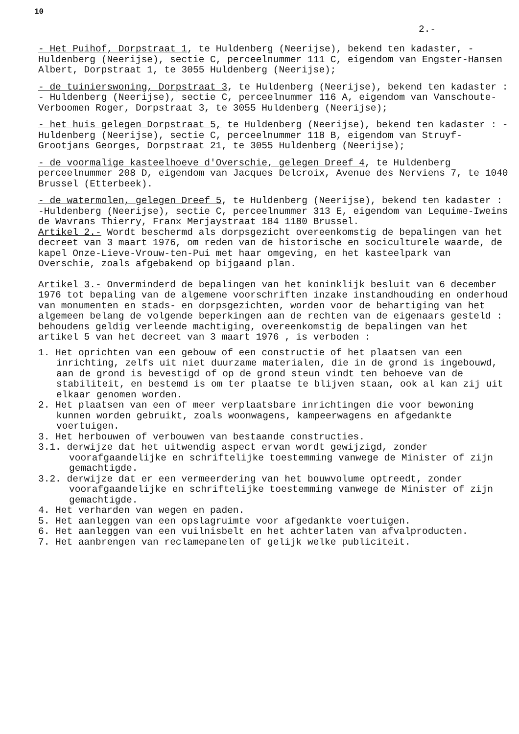10
2.-
- Het Puihof, Dorpstraat 1, te Huldenberg (Neerijse), bekend ten kadaster, - Huldenberg (Neerijse), sectie C, perceelnummer 111 C, eigendom van Engster-Hansen Albert, Dorpstraat 1, te 3055 Huldenberg (Neerijse);
- de tuinierswoning, Dorpstraat 3, te Huldenberg (Neerijse), bekend ten kadaster : - Huldenberg (Neerijse), sectie C, perceelnummer 116 A, eigendom van Vanschoute-Verboomen Roger, Dorpstraat 3, te 3055 Huldenberg (Neerijse);
- het huis gelegen Dorpstraat 5, te Huldenberg (Neerijse), bekend ten kadaster : -Huldenberg (Neerijse), sectie C, perceelnummer 118 B, eigendom van Struyf-Grootjans Georges, Dorpstraat 21, te 3055 Huldenberg (Neerijse);
- de voormalige kasteelhoeve d'Overschie, gelegen Dreef 4, te Huldenberg perceelnummer 208 D, eigendom van Jacques Delcroix, Avenue des Nerviens 7, te 1040 Brussel (Etterbeek).
- de watermolen, gelegen Dreef 5, te Huldenberg (Neerijse), bekend ten kadaster : -Huldenberg (Neerijse), sectie C, perceelnummer 313 E, eigendom van Lequime-Iweins de Wavrans Thierry, Franx Merjaystraat 184 1180 Brussel.
Artikel 2.- Wordt beschermd als dorpsgezicht overeenkomstig de bepalingen van het decreet van 3 maart 1976, om reden van de historische en sociculturele waarde, de kapel Onze-Lieve-Vrouw-ten-Pui met haar omgeving, en het kasteelpark van Overschie, zoals afgebakend op bijgaand plan.
Artikel 3.- Onverminderd de bepalingen van het koninklijk besluit van 6 december 1976 tot bepaling van de algemene voorschriften inzake instandhouding en onderhoud van monumenten en stads- en dorpsgezichten, worden voor de behartiging van het algemeen belang de volgende beperkingen aan de rechten van de eigenaars gesteld : behoudens geldig verleende machtiging, overeenkomstig de bepalingen van het artikel 5 van het decreet van 3 maart 1976 , is verboden :
1. Het oprichten van een gebouw of een constructie of het plaatsen van een inrichting, zelfs uit niet duurzame materialen, die in de grond is ingebouwd, aan de grond is bevestigd of op de grond steun vindt ten behoeve van de stabiliteit, en bestemd is om ter plaatse te blijven staan, ook al kan zij uit elkaar genomen worden.
2. Het plaatsen van een of meer verplaatsbare inrichtingen die voor bewoning kunnen worden gebruikt, zoals woonwagens, kampeerwagens en afgedankte voertuigen.
3. Het herbouwen of verbouwen van bestaande constructies.
3.1. derwijze dat het uitwendig aspect ervan wordt gewijzigd, zonder voorafgaandelijke en schriftelijke toestemming vanwege de Minister of zijn gemachtigde.
3.2. derwijze dat er een vermeerdering van het bouwvolume optreedt, zonder voorafgaandelijke en schriftelijke toestemming vanwege de Minister of zijn gemachtigde.
4. Het verharden van wegen en paden.
5. Het aanleggen van een opslagruimte voor afgedankte voertuigen.
6. Het aanleggen van een vuilnisbelt en het achterlaten van afvalproducten.
7. Het aanbrengen van reclamepanelen of gelijk welke publiciteit.